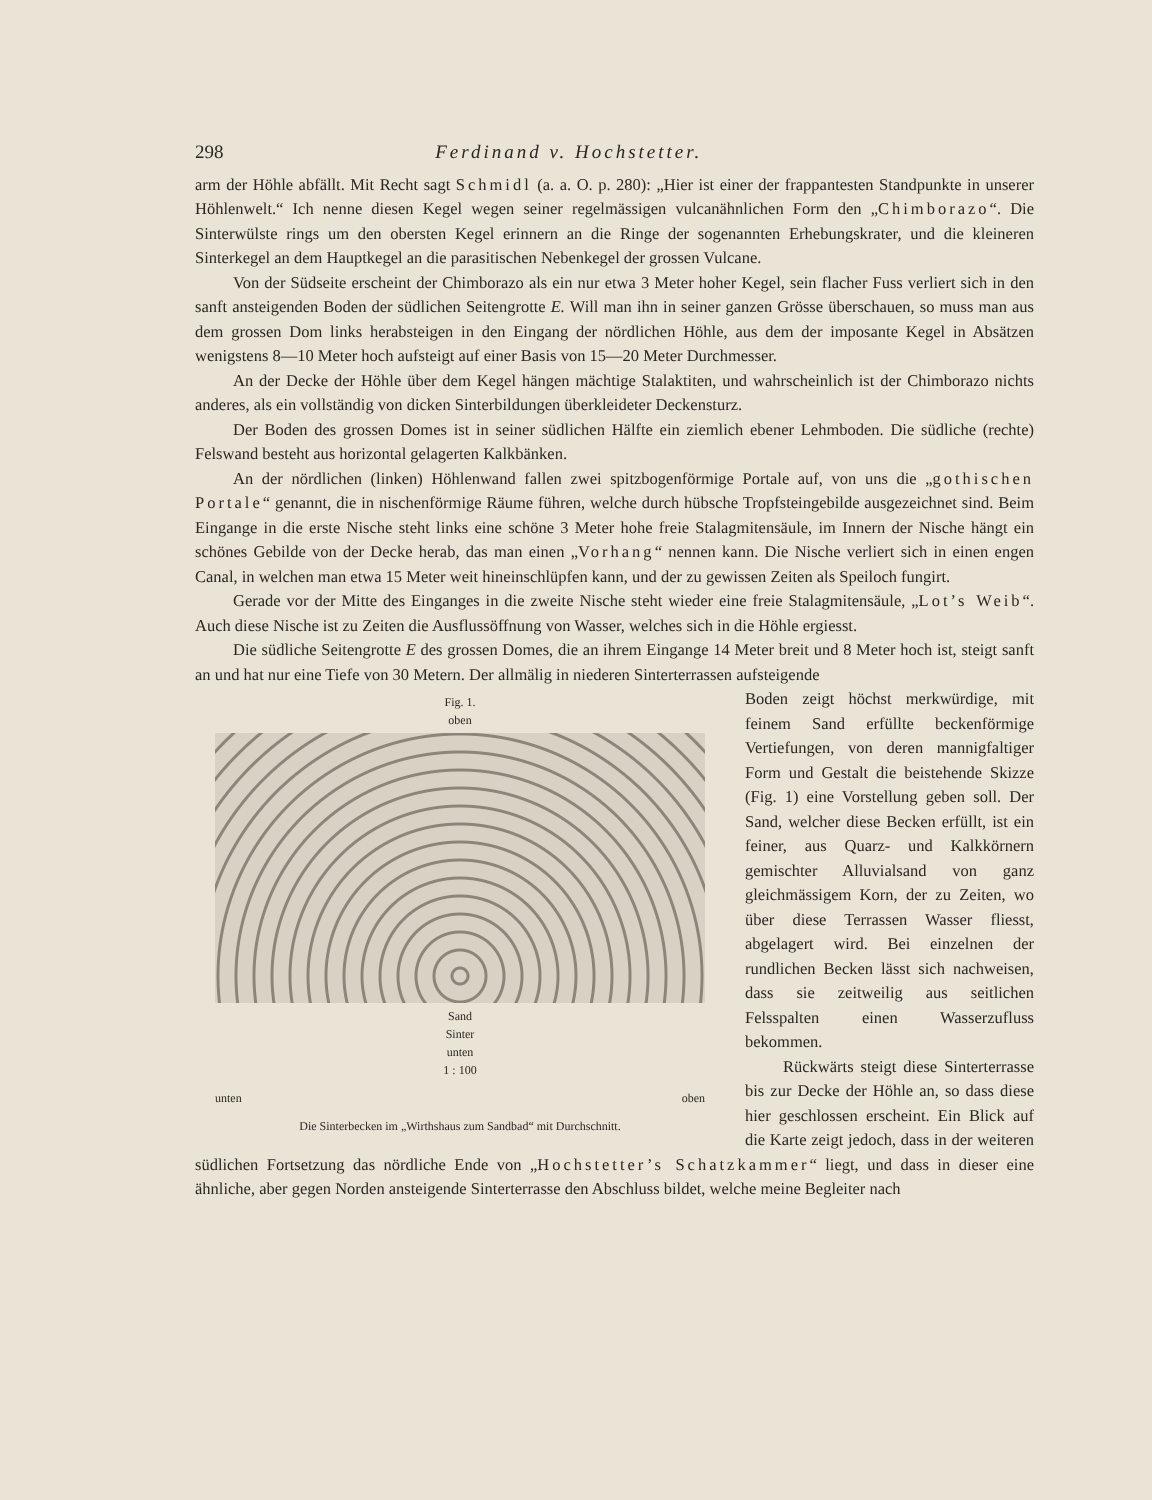298 Ferdinand v. Hochstetter.
arm der Höhle abfällt. Mit Recht sagt Schmidl (a. a. O. p. 280): „Hier ist einer der frappantesten Standpunkte in unserer Höhlenwelt.“ Ich nenne diesen Kegel wegen seiner regelmässigen vulcanähnlichen Form den „Chimborazo“. Die Sinterwülste rings um den obersten Kegel erinnern an die Ringe der sogenannten Erhebungskrater, und die kleineren Sinterkegel an dem Hauptkegel an die parasitischen Nebenkegel der grossen Vulcane.
Von der Südseite erscheint der Chimborazo als ein nur etwa 3 Meter hoher Kegel, sein flacher Fuss verliert sich in den sanft ansteigenden Boden der südlichen Seitengrotte E. Will man ihn in seiner ganzen Grösse überschauen, so muss man aus dem grossen Dom links herabsteigen in den Eingang der nördlichen Höhle, aus dem der imposante Kegel in Absätzen wenigstens 8—10 Meter hoch aufsteigt auf einer Basis von 15—20 Meter Durchmesser.
An der Decke der Höhle über dem Kegel hängen mächtige Stalaktiten, und wahrscheinlich ist der Chimborazo nichts anderes, als ein vollständig von dicken Sinterbildungen überkleideter Deckensturz.
Der Boden des grossen Domes ist in seiner südlichen Hälfte ein ziemlich ebener Lehmboden. Die südliche (rechte) Felswand besteht aus horizontal gelagerten Kalkbänken.
An der nördlichen (linken) Höhlenwand fallen zwei spitzbogenförmige Portale auf, von uns die „gothischen Portale“ genannt, die in nischenförmige Räume führen, welche durch hübsche Tropfsteingebilde ausgezeichnet sind. Beim Eingange in die erste Nische steht links eine schöne 3 Meter hohe freie Stalagmitensäule, im Innern der Nische hängt ein schönes Gebilde von der Decke herab, das man einen „Vorhang“ nennen kann. Die Nische verliert sich in einen engen Canal, in welchen man etwa 15 Meter weit hineinschlüpfen kann, und der zu gewissen Zeiten als Speiloch fungirt.
Gerade vor der Mitte des Einganges in die zweite Nische steht wieder eine freie Stalagmitensäule, „Lot’s Weib“. Auch diese Nische ist zu Zeiten die Ausflussöffnung von Wasser, welches sich in die Höhle ergiesst.
Die südliche Seitengrotte E des grossen Domes, die an ihrem Eingange 14 Meter breit und 8 Meter hoch ist, steigt sanft an und hat nur eine Tiefe von 30 Metern. Der allmälig in niederen Sinterterrassen aufsteigende
Fig. 1.
oben
Sand
Sinter
unten
1 : 100
unten oben
Die Sinterbecken im „Wirthshaus zum Sandbad“ mit Durchschnitt.
Boden zeigt höchst merkwürdige, mit feinem Sand erfüllte beckenförmige Vertiefungen, von deren mannigfaltiger Form und Gestalt die beistehende Skizze (Fig. 1) eine Vorstellung geben soll. Der Sand, welcher diese Becken erfüllt, ist ein feiner, aus Quarz- und Kalkkörnern gemischter Alluvialsand von ganz gleichmässigem Korn, der zu Zeiten, wo über diese Terrassen Wasser fliesst, abgelagert wird. Bei einzelnen der rundlichen Becken lässt sich nachweisen, dass sie zeitweilig aus seitlichen Felsspalten einen Wasserzufluss bekommen.
Rückwärts steigt diese Sinterterrasse bis zur Decke der Höhle an, so dass diese hier geschlossen erscheint. Ein Blick auf die Karte zeigt jedoch, dass in der weiteren südlichen Fortsetzung das nördliche Ende von „Hochstetter’s Schatzkammer“ liegt, und dass in dieser eine ähnliche, aber gegen Norden ansteigende Sinterterrasse den Abschluss bildet, welche meine Begleiter nach